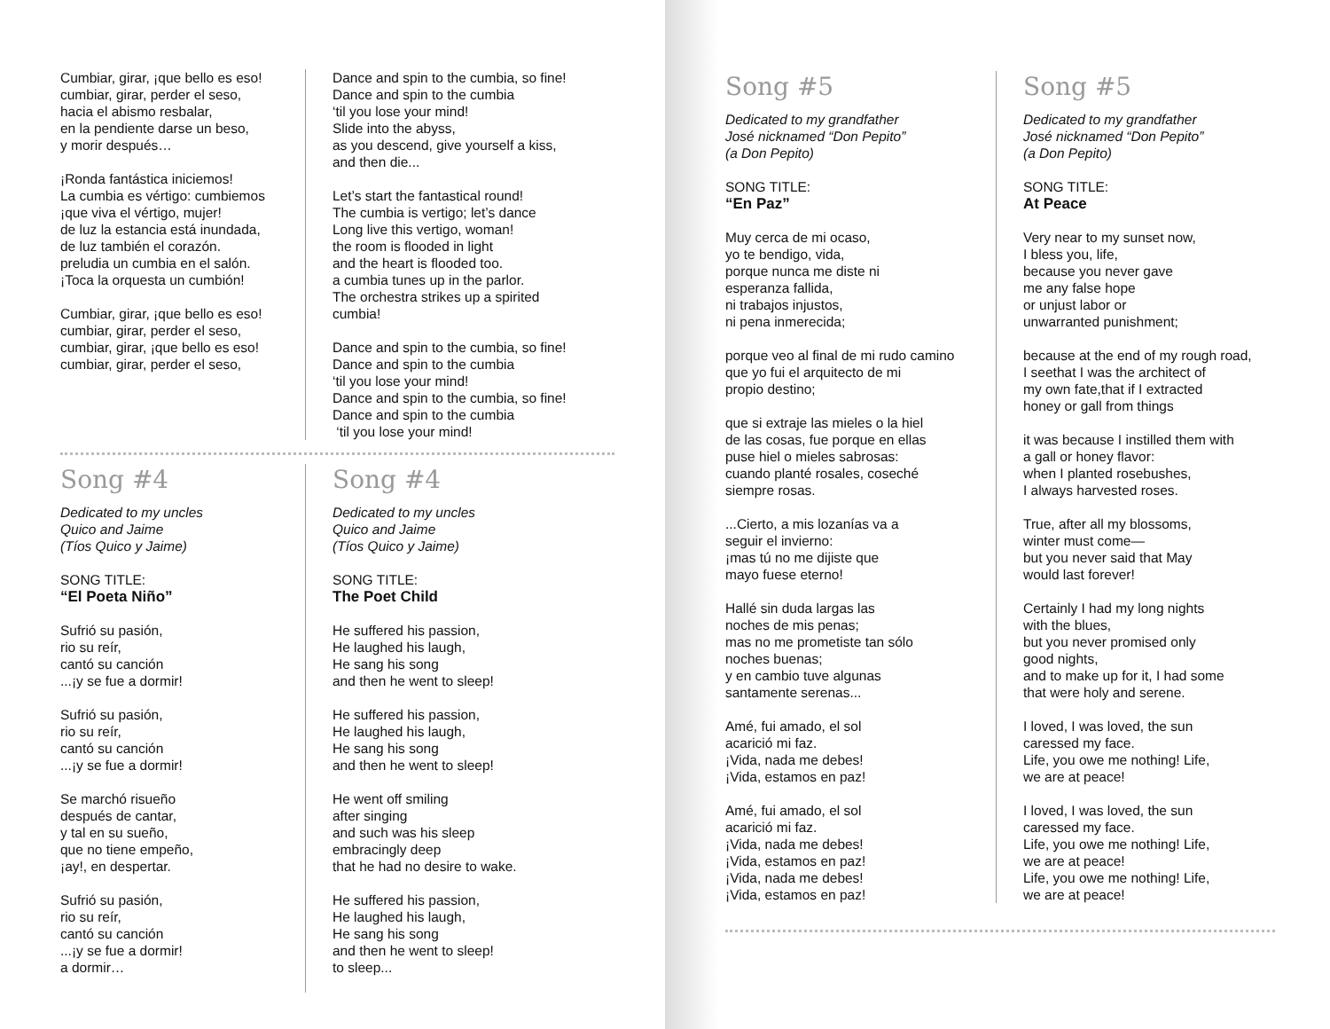Cumbiar, girar, ¡que bello es eso!
cumbiar, girar, perder el seso,
hacia el abismo resbalar,
en la pendiente darse un beso,
y morir después…
¡Ronda fantástica iniciemos!
La cumbia es vértigo: cumbiemos
¡que viva el vértigo, mujer!
de luz la estancia está inundada,
de luz también el corazón.
preludia un cumbia en el salón.
¡Toca la orquesta un cumbión!
Cumbiar, girar, ¡que bello es eso!
cumbiar, girar, perder el seso,
cumbiar, girar, ¡que bello es eso!
cumbiar, girar, perder el seso,
Dance and spin to the cumbia, so fine!
Dance and spin to the cumbia
‘til you lose your mind!
Slide into the abyss,
as you descend, give yourself a kiss,
and then die...
Let’s start the fantastical round!
The cumbia is vertigo; let’s dance
Long live this vertigo, woman!
the room is flooded in light
and the heart is flooded too.
a cumbia tunes up in the parlor.
The orchestra strikes up a spirited cumbia!
Dance and spin to the cumbia, so fine!
Dance and spin to the cumbia
‘til you lose your mind!
Dance and spin to the cumbia, so fine!
Dance and spin to the cumbia
‘til you lose your mind!
Song #4
Dedicated to my uncles
Quico and Jaime
(Tíos Quico y Jaime)
SONG TITLE:
“El Poeta Niño”
Sufrió su pasión,
rio su reír,
cantó su canción
...¡y se fue a dormir!
Sufrió su pasión,
rio su reír,
cantó su canción
...¡y se fue a dormir!
Se marchó risueño
después de cantar,
y tal en su sueño,
que no tiene empeño,
¡ay!, en despertar.
Sufrió su pasión,
rio su reír,
cantó su canción
...¡y se fue a dormir!
a dormir…
Song #4
Dedicated to my uncles
Quico and Jaime
(Tíos Quico y Jaime)
SONG TITLE:
The Poet Child
He suffered his passion,
He laughed his laugh,
He sang his song
and then he went to sleep!
He suffered his passion,
He laughed his laugh,
He sang his song
and then he went to sleep!
He went off smiling
after singing
and such was his sleep
embracingly deep
that he had no desire to wake.
He suffered his passion,
He laughed his laugh,
He sang his song
and then he went to sleep!
to sleep...
Song #5
Dedicated to my grandfather
José nicknamed “Don Pepito”
(a Don Pepito)
SONG TITLE:
“En Paz”
Muy cerca de mi ocaso,
yo te bendigo, vida,
porque nunca me diste ni
esperanza fallida,
ni trabajos injustos,
ni pena inmerecida;
porque veo al final de mi rudo camino
que yo fui el arquitecto de mi
propio destino;
que si extraje las mieles o la hiel
de las cosas, fue porque en ellas
puse hiel o mieles sabrosas:
cuando planté rosales, coseché
siempre rosas.
...Cierto, a mis lozanías va a
seguir el invierno:
¡mas tú no me dijiste que
mayo fuese eterno!
Hallé sin duda largas las
noches de mis penas;
mas no me prometiste tan sólo
noches buenas;
y en cambio tuve algunas
santamente serenas...
Amé, fui amado, el sol
acarició mi faz.
¡Vida, nada me debes!
¡Vida, estamos en paz!
Amé, fui amado, el sol
acarició mi faz.
¡Vida, nada me debes!
¡Vida, estamos en paz!
¡Vida, nada me debes!
¡Vida, estamos en paz!
Song #5
Dedicated to my grandfather
José nicknamed “Don Pepito”
(a Don Pepito)
SONG TITLE:
At Peace
Very near to my sunset now,
I bless you, life,
because you never gave
me any false hope
or unjust labor or
unwarranted punishment;
because at the end of my rough road,
I seethat I was the architect of
my own fate,that if I extracted
honey or gall from things
it was because I instilled them with
a gall or honey flavor:
when I planted rosebushes,
I always harvested roses.
True, after all my blossoms,
winter must come—
but you never said that May
would last forever!
Certainly I had my long nights
with the blues,
but you never promised only
good nights,
and to make up for it, I had some
that were holy and serene.
I loved, I was loved, the sun
caressed my face.
Life, you owe me nothing! Life,
we are at peace!
I loved, I was loved, the sun
caressed my face.
Life, you owe me nothing! Life,
we are at peace!
Life, you owe me nothing! Life,
we are at peace!